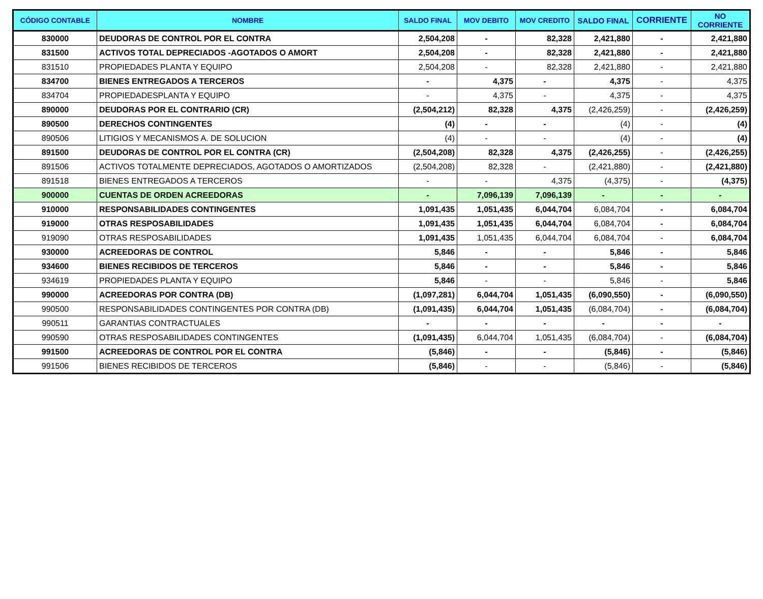| CÓDIGO CONTABLE | NOMBRE | SALDO FINAL | MOV DEBITO | MOV CREDITO | SALDO FINAL | CORRIENTE | NO CORRIENTE |
| --- | --- | --- | --- | --- | --- | --- | --- |
| 830000 | DEUDORAS DE CONTROL POR EL CONTRA | 2,504,208 | - | 82,328 | 2,421,880 | - | 2,421,880 |
| 831500 | ACTIVOS TOTAL DEPRECIADOS -AGOTADOS O AMORT | 2,504,208 | - | 82,328 | 2,421,880 | - | 2,421,880 |
| 831510 | PROPIEDADES PLANTA Y EQUIPO | 2,504,208 | - | 82,328 | 2,421,880 | - | 2,421,880 |
| 834700 | BIENES ENTREGADOS A TERCEROS | - | 4,375 | - | 4,375 | - | 4,375 |
| 834704 | PROPIEDADESPLANTA Y EQUIPO | - | 4,375 | - | 4,375 | - | 4,375 |
| 890000 | DEUDORAS POR EL CONTRARIO (CR) | (2,504,212) | 82,328 | 4,375 | (2,426,259) | - | (2,426,259) |
| 890500 | DERECHOS CONTINGENTES | (4) | - | - | (4) | - | (4) |
| 890506 | LITIGIOS Y MECANISMOS A. DE SOLUCION | (4) | - | - | (4) | - | (4) |
| 891500 | DEUDORAS DE CONTROL POR EL CONTRA (CR) | (2,504,208) | 82,328 | 4,375 | (2,426,255) | - | (2,426,255) |
| 891506 | ACTIVOS TOTALMENTE DEPRECIADOS, AGOTADOS O AMORTIZADOS | (2,504,208) | 82,328 | - | (2,421,880) | - | (2,421,880) |
| 891518 | BIENES ENTREGADOS A TERCEROS | - | - | 4,375 | (4,375) | - | (4,375) |
| 900000 | CUENTAS DE ORDEN ACREEDORAS | - | 7,096,139 | 7,096,139 | - | - | - |
| 910000 | RESPONSABILIDADES CONTINGENTES | 1,091,435 | 1,051,435 | 6,044,704 | 6,084,704 | - | 6,084,704 |
| 919000 | OTRAS RESPOSABILIDADES | 1,091,435 | 1,051,435 | 6,044,704 | 6,084,704 | - | 6,084,704 |
| 919090 | OTRAS RESPOSABILIDADES | 1,091,435 | 1,051,435 | 6,044,704 | 6,084,704 | - | 6,084,704 |
| 930000 | ACREEDORAS DE CONTROL | 5,846 | - | - | 5,846 | - | 5,846 |
| 934600 | BIENES RECIBIDOS DE TERCEROS | 5,846 | - | - | 5,846 | - | 5,846 |
| 934619 | PROPIEDADES PLANTA Y EQUIPO | 5,846 | - | - | 5,846 | - | 5,846 |
| 990000 | ACREEDORAS POR CONTRA (DB) | (1,097,281) | 6,044,704 | 1,051,435 | (6,090,550) | - | (6,090,550) |
| 990500 | RESPONSABILIDADES CONTINGENTES POR CONTRA (DB) | (1,091,435) | 6,044,704 | 1,051,435 | (6,084,704) | - | (6,084,704) |
| 990511 | GARANTIAS CONTRACTUALES | - | - | - | - | - | - |
| 990590 | OTRAS RESPOSABILIDADES CONTINGENTES | (1,091,435) | 6,044,704 | 1,051,435 | (6,084,704) | - | (6,084,704) |
| 991500 | ACREEDORAS DE CONTROL POR EL CONTRA | (5,846) | - | - | (5,846) | - | (5,846) |
| 991506 | BIENES RECIBIDOS DE TERCEROS | (5,846) | - | - | (5,846) | - | (5,846) |